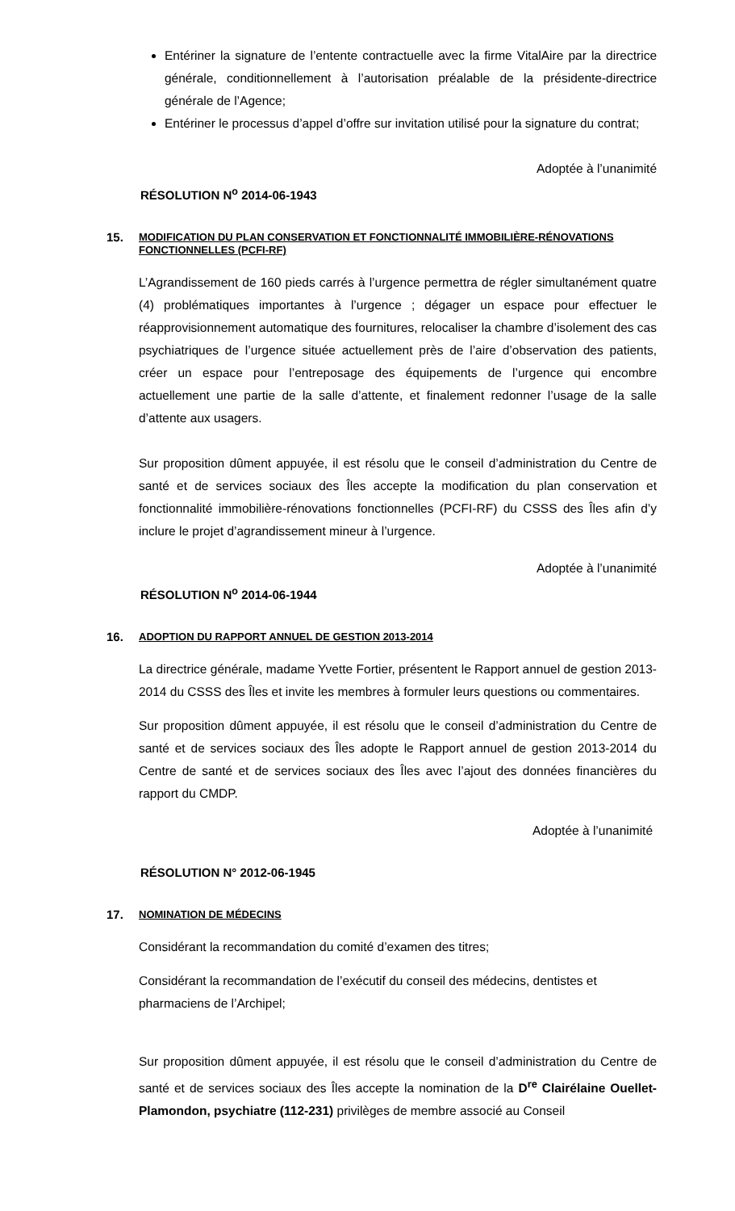Entériner la signature de l’entente contractuelle avec la firme VitalAire par la directrice générale, conditionnellement à l’autorisation préalable de la présidente-directrice générale de l’Agence;
Entériner le processus d’appel d’offre sur invitation utilisé pour la signature du contrat;
Adoptée à l’unanimité
RÉSOLUTION N<sup>o</sup> 2014-06-1943
15. MODIFICATION DU PLAN CONSERVATION ET FONCTIONNALITÉ IMMOBILIÈRE-RÉNOVATIONS FONCTIONNELLES (PCFI-RF)
L’Agrandissement de 160 pieds carrés à l’urgence permettra de régler simultanément quatre (4) problématiques importantes à l’urgence ; dégager un espace pour effectuer le réapprovisionnement automatique des fournitures, relocaliser la chambre d’isolement des cas psychiatriques de l’urgence située actuellement près de l’aire d’observation des patients, créer un espace pour l’entreposage des équipements de l’urgence qui encombre actuellement une partie de la salle d’attente, et finalement redonner l’usage de la salle d’attente aux usagers.
Sur proposition dûment appuyée, il est résolu que le conseil d’administration du Centre de santé et de services sociaux des Îles accepte la modification du plan conservation et fonctionnalité immobilière-rénovations fonctionnelles (PCFI-RF) du CSSS des Îles afin d’y inclure le projet d’agrandissement mineur à l’urgence.
Adoptée à l’unanimité
RÉSOLUTION N<sup>o</sup> 2014-06-1944
16. ADOPTION DU RAPPORT ANNUEL DE GESTION 2013-2014
La directrice générale, madame Yvette Fortier, présentent le Rapport annuel de gestion 2013-2014 du CSSS des Îles et invite les membres à formuler leurs questions ou commentaires.
Sur proposition dûment appuyée, il est résolu que le conseil d’administration du Centre de santé et de services sociaux des Îles adopte le Rapport annuel de gestion 2013-2014 du Centre de santé et de services sociaux des Îles avec l’ajout des données financières du rapport du CMDP.
Adoptée à l’unanimité
RÉSOLUTION N° 2012-06-1945
17. NOMINATION DE MÉDECINS
Considérant la recommandation du comité d’examen des titres;
Considérant la recommandation de l’exécutif du conseil des médecins, dentistes et pharmaciens de l’Archipel;
Sur proposition dûment appuyée, il est résolu que le conseil d’administration du Centre de santé et de services sociaux des Îles accepte la nomination de la D<sup>re</sup> Clairélaine Ouellet-Plamondon, psychiatre (112-231) privilèges de membre associé au Conseil